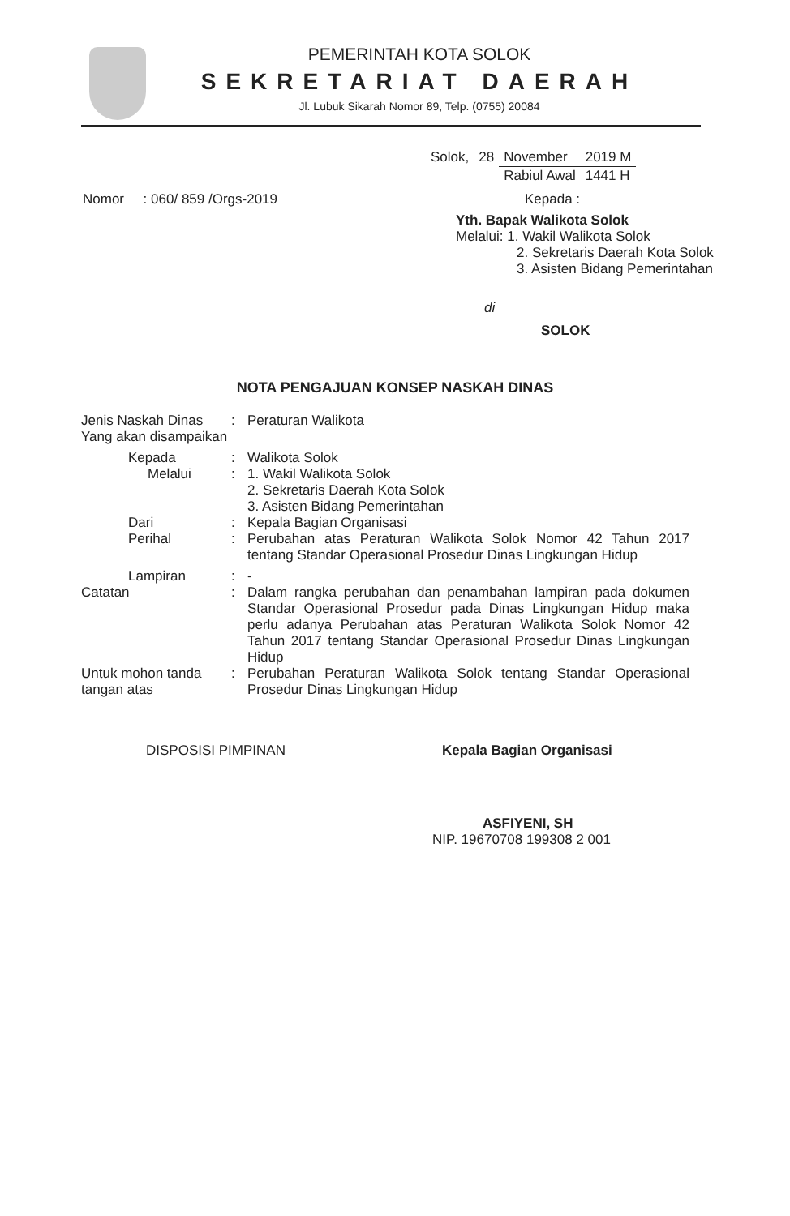PEMERINTAH KOTA SOLOK
SEKRETARIAT DAERAH
Jl. Lubuk Sikarah Nomor 89, Telp. (0755) 20084
| Solok, | 28 | November | 2019 M |
| | | Rabiul Awal | 1441 H |
Nomor : 060/ 859 /Orgs-2019 Kepada :
Yth. Bapak Walikota Solok
Melalui: 1. Wakil Walikota Solok
2. Sekretaris Daerah Kota Solok
3. Asisten Bidang Pemerintahan
di
SOLOK
NOTA PENGAJUAN KONSEP NASKAH DINAS
Jenis Naskah Dinas Yang akan disampaikan
: Peraturan Walikota
Kepada : Walikota Solok
Melalui : 1. Wakil Walikota Solok
2. Sekretaris Daerah Kota Solok
3. Asisten Bidang Pemerintahan
Dari : Kepala Bagian Organisasi
Perihal : Perubahan atas Peraturan Walikota Solok Nomor 42 Tahun 2017 tentang Standar Operasional Prosedur Dinas Lingkungan Hidup
Lampiran : -
Catatan : Dalam rangka perubahan dan penambahan lampiran pada dokumen Standar Operasional Prosedur pada Dinas Lingkungan Hidup maka perlu adanya Perubahan atas Peraturan Walikota Solok Nomor 42 Tahun 2017 tentang Standar Operasional Prosedur Dinas Lingkungan Hidup
Untuk mohon tanda tangan atas
: Perubahan Peraturan Walikota Solok tentang Standar Operasional Prosedur Dinas Lingkungan Hidup
DISPOSISI PIMPINAN Kepala Bagian Organisasi
ASFIYENI, SH
NIP. 19670708 199308 2 001